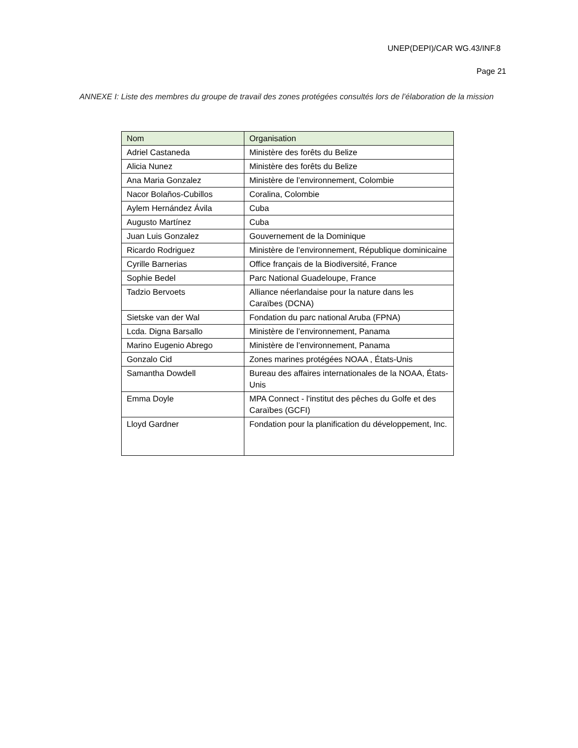UNEP(DEPI)/CAR WG.43/INF.8
Page 21
ANNEXE I: Liste des membres du groupe de travail des zones protégées consultés lors de l’élaboration de la mission
| Nom | Organisation |
| --- | --- |
| Adriel Castaneda | Ministère des forêts du Belize |
| Alicia Nunez | Ministère des forêts du Belize |
| Ana Maria Gonzalez | Ministère de l’environnement, Colombie |
| Nacor Bolaños-Cubillos | Coralina, Colombie |
| Aylem Hernández Ávila | Cuba |
| Augusto Martínez | Cuba |
| Juan Luis Gonzalez | Gouvernement de la Dominique |
| Ricardo Rodriguez | Ministère de l’environnement, République dominicaine |
| Cyrille Barnerias | Office français de la Biodiversité, France |
| Sophie Bedel | Parc National Guadeloupe, France |
| Tadzio Bervoets | Alliance néerlandaise pour la nature dans les Caraïbes (DCNA) |
| Sietske van der Wal | Fondation du parc national Aruba (FPNA) |
| Lcda. Digna Barsallo | Ministère de l’environnement, Panama |
| Marino Eugenio Abrego | Ministère de l’environnement, Panama |
| Gonzalo Cid | Zones marines protégées NOAA , États-Unis |
| Samantha Dowdell | Bureau des affaires internationales de la NOAA, États-Unis |
| Emma Doyle | MPA Connect - l'institut des pêches du Golfe et des Caraïbes (GCFI) |
| Lloyd Gardner | Fondation pour la planification du développement, Inc. |